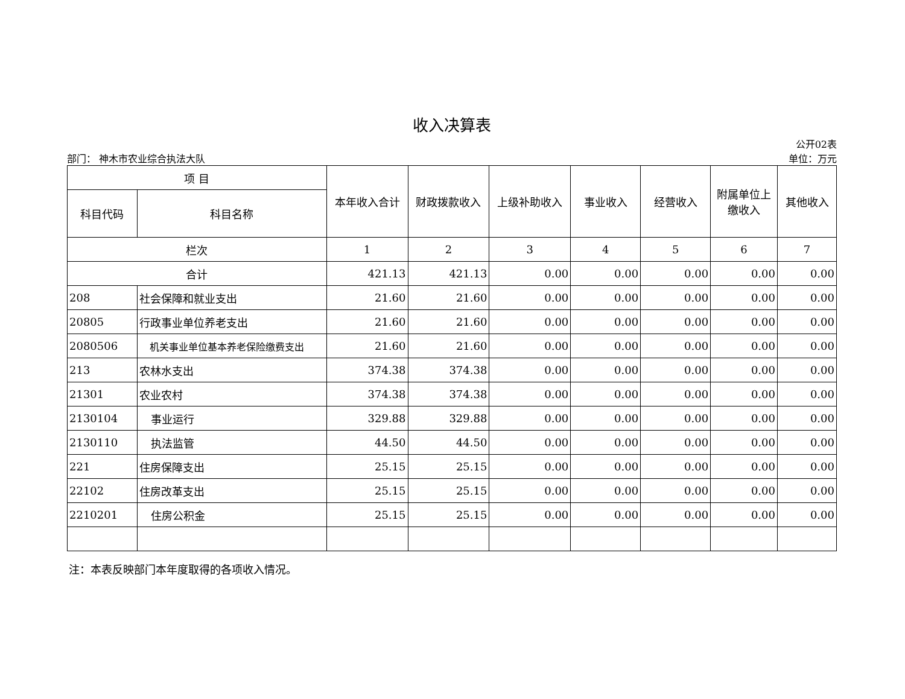收入决算表
部门： 神木市农业综合执法大队 公开02表
单位：万元
| 项 目 | | 本年收入合计 | 财政拨款收入 | 上级补助收入 | 事业收入 | 经营收入 | 附属单位上缴收入 | 其他收入 |
| --- | --- | --- | --- | --- | --- | --- | --- | --- |
| 科目代码 | 科目名称 | | | | | | | |
| 栏次 | | 1 | 2 | 3 | 4 | 5 | 6 | 7 |
| 合计 | | 421.13 | 421.13 | 0.00 | 0.00 | 0.00 | 0.00 | 0.00 |
| 208 | 社会保障和就业支出 | 21.60 | 21.60 | 0.00 | 0.00 | 0.00 | 0.00 | 0.00 |
| 20805 | 行政事业单位养老支出 | 21.60 | 21.60 | 0.00 | 0.00 | 0.00 | 0.00 | 0.00 |
| 2080506 | 机关事业单位基本养老保险缴费支出 | 21.60 | 21.60 | 0.00 | 0.00 | 0.00 | 0.00 | 0.00 |
| 213 | 农林水支出 | 374.38 | 374.38 | 0.00 | 0.00 | 0.00 | 0.00 | 0.00 |
| 21301 | 农业农村 | 374.38 | 374.38 | 0.00 | 0.00 | 0.00 | 0.00 | 0.00 |
| 2130104 | 事业运行 | 329.88 | 329.88 | 0.00 | 0.00 | 0.00 | 0.00 | 0.00 |
| 2130110 | 执法监管 | 44.50 | 44.50 | 0.00 | 0.00 | 0.00 | 0.00 | 0.00 |
| 221 | 住房保障支出 | 25.15 | 25.15 | 0.00 | 0.00 | 0.00 | 0.00 | 0.00 |
| 22102 | 住房改革支出 | 25.15 | 25.15 | 0.00 | 0.00 | 0.00 | 0.00 | 0.00 |
| 2210201 | 住房公积金 | 25.15 | 25.15 | 0.00 | 0.00 | 0.00 | 0.00 | 0.00 |
注：本表反映部门本年度取得的各项收入情况。